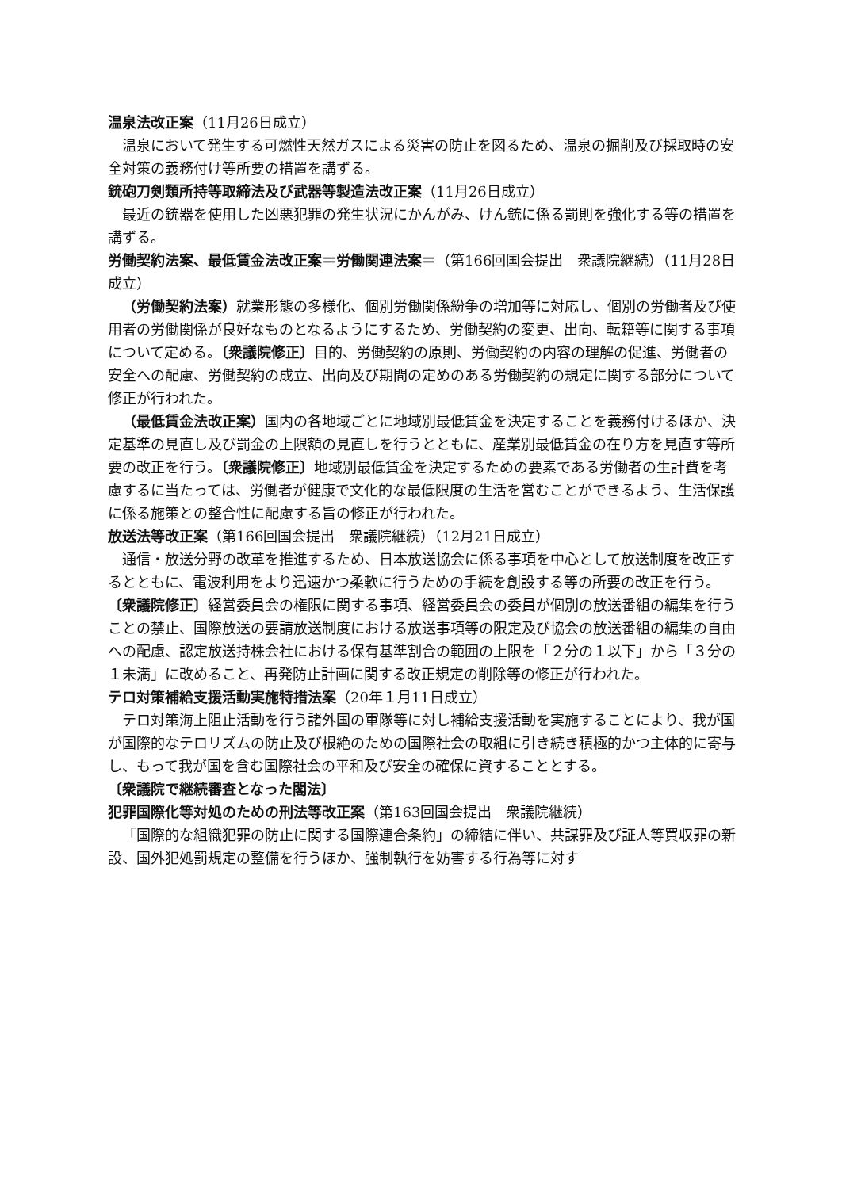温泉法改正案（11月26日成立）
温泉において発生する可燃性天然ガスによる災害の防止を図るため、温泉の掘削及び採取時の安全対策の義務付け等所要の措置を講ずる。
銃砲刀剣類所持等取締法及び武器等製造法改正案（11月26日成立）
最近の銃器を使用した凶悪犯罪の発生状況にかんがみ、けん銃に係る罰則を強化する等の措置を講ずる。
労働契約法案、最低賃金法改正案＝労働関連法案＝（第166回国会提出　衆議院継続）（11月28日成立）
（労働契約法案）就業形態の多様化、個別労働関係紛争の増加等に対応し、個別の労働者及び使用者の労働関係が良好なものとなるようにするため、労働契約の変更、出向、転籍等に関する事項について定める。〔衆議院修正〕目的、労働契約の原則、労働契約の内容の理解の促進、労働者の安全への配慮、労働契約の成立、出向及び期間の定めのある労働契約の規定に関する部分について修正が行われた。
（最低賃金法改正案）国内の各地域ごとに地域別最低賃金を決定することを義務付けるほか、決定基準の見直し及び罰金の上限額の見直しを行うとともに、産業別最低賃金の在り方を見直す等所要の改正を行う。〔衆議院修正〕地域別最低賃金を決定するための要素である労働者の生計費を考慮するに当たっては、労働者が健康で文化的な最低限度の生活を営むことができるよう、生活保護に係る施策との整合性に配慮する旨の修正が行われた。
放送法等改正案（第166回国会提出　衆議院継続）（12月21日成立）
通信・放送分野の改革を推進するため、日本放送協会に係る事項を中心として放送制度を改正するとともに、電波利用をより迅速かつ柔軟に行うための手続を創設する等の所要の改正を行う。〔衆議院修正〕経営委員会の権限に関する事項、経営委員会の委員が個別の放送番組の編集を行うことの禁止、国際放送の要請放送制度における放送事項等の限定及び協会の放送番組の編集の自由への配慮、認定放送持株会社における保有基準割合の範囲の上限を「２分の１以下」から「３分の１未満」に改めること、再発防止計画に関する改正規定の削除等の修正が行われた。
テロ対策補給支援活動実施特措法案（20年１月11日成立）
テロ対策海上阻止活動を行う諸外国の軍隊等に対し補給支援活動を実施することにより、我が国が国際的なテロリズムの防止及び根絶のための国際社会の取組に引き続き積極的かつ主体的に寄与し、もって我が国を含む国際社会の平和及び安全の確保に資することとする。
〔衆議院で継続審査となった閣法〕
犯罪国際化等対処のための刑法等改正案（第163回国会提出　衆議院継続）
「国際的な組織犯罪の防止に関する国際連合条約」の締結に伴い、共謀罪及び証人等買収罪の新設、国外犯処罰規定の整備を行うほか、強制執行を妨害する行為等に対す